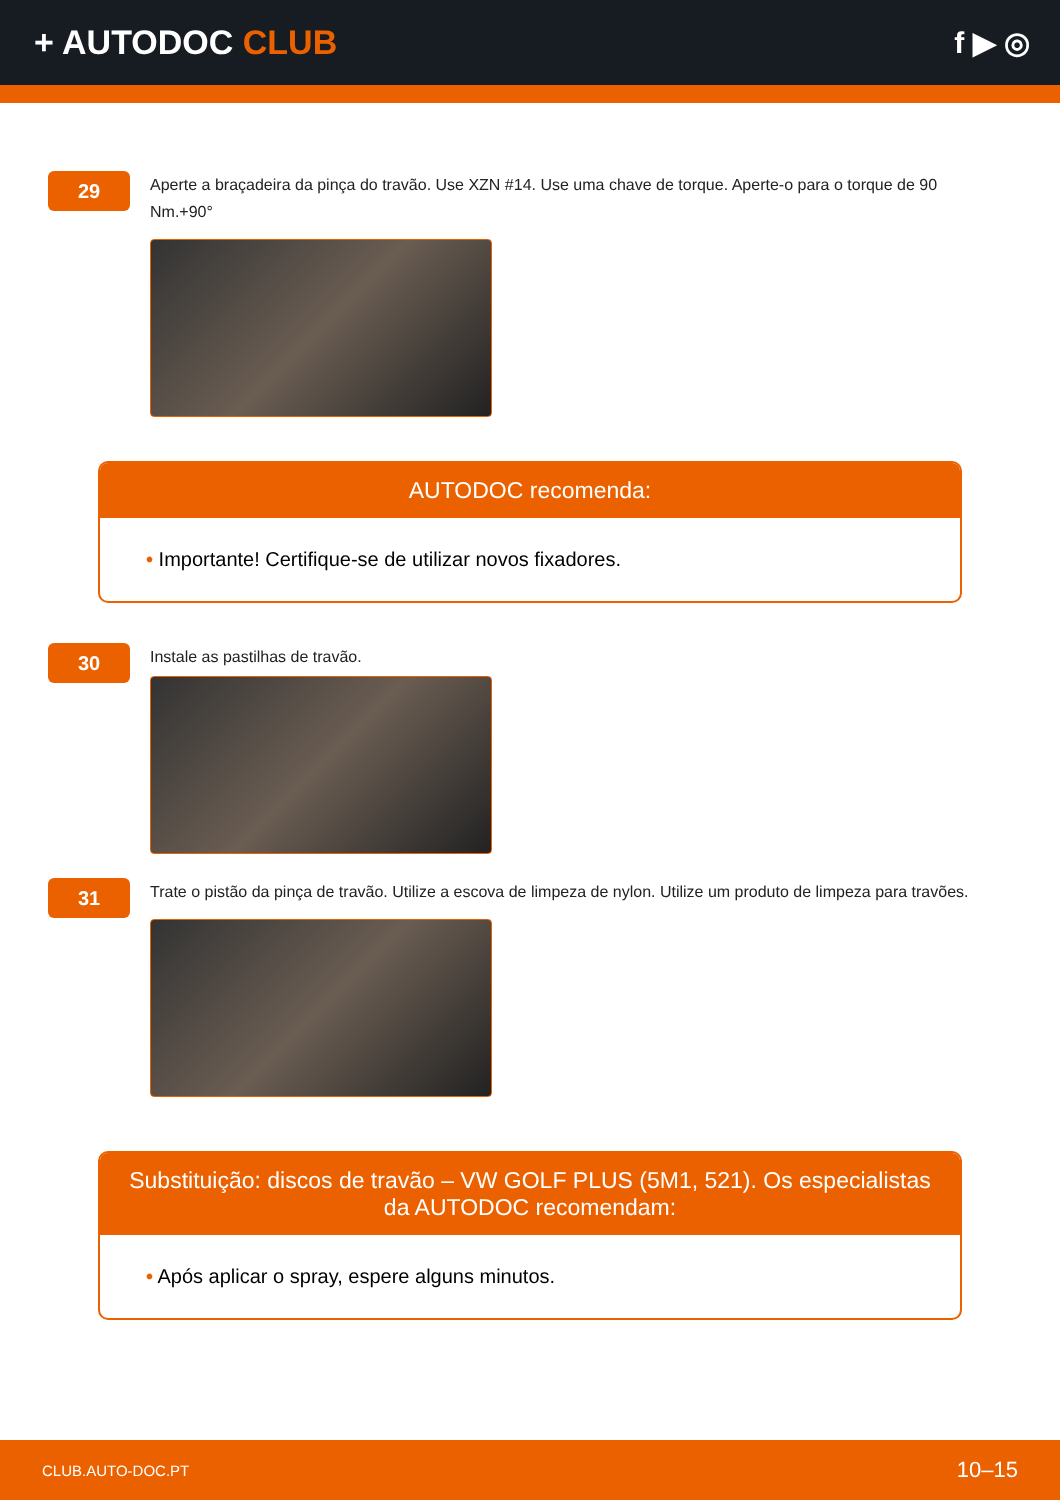+ AUTODOC CLUB f ▶ ◎
29
Aperte a braçadeira da pinça do travão. Use XZN #14. Use uma chave de torque. Aperte-o para o torque de 90 Nm.+90°
AUTODOC recomenda:
• Importante! Certifique-se de utilizar novos fixadores.
30
Instale as pastilhas de travão.
31
Trate o pistão da pinça de travão. Utilize a escova de limpeza de nylon. Utilize um produto de limpeza para travões.
Substituição: discos de travão – VW GOLF PLUS (5M1, 521). Os especialistas da AUTODOC recomendam:
• Após aplicar o spray, espere alguns minutos.
CLUB.AUTO-DOC.PT 10–15